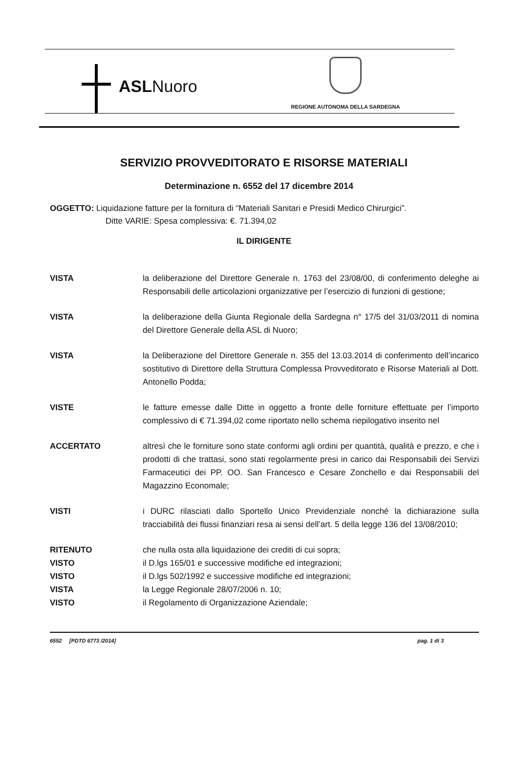ASLNuoro
REGIONE AUTONOMA DELLA SARDEGNA
SERVIZIO PROVVEDITORATO E RISORSE MATERIALI
Determinazione n. 6552 del 17 dicembre 2014
OGGETTO: Liquidazione fatture per la fornitura di “Materiali Sanitari e Presidi Medico Chirurgici”.
Ditte VARIE: Spesa complessiva: €. 71.394,02
IL DIRIGENTE
VISTA la deliberazione del Direttore Generale n. 1763 del 23/08/00, di conferimento deleghe ai Responsabili delle articolazioni organizzative per l’esercizio di funzioni di gestione;
VISTA la deliberazione della Giunta Regionale della Sardegna n° 17/5 del 31/03/2011 di nomina del Direttore Generale della ASL di Nuoro;
VISTA la Deliberazione del Direttore Generale n. 355 del 13.03.2014 di conferimento dell’incarico sostitutivo di Direttore della Struttura Complessa Provveditorato e Risorse Materiali al Dott. Antonello Podda;
VISTE le fatture emesse dalle Ditte in oggetto a fronte delle forniture effettuate per l’importo complessivo di € 71.394,02 come riportato nello schema riepilogativo inserito nel
ACCERTATO altresì che le forniture sono state conformi agli ordini per quantità, qualità e prezzo, e che i prodotti di che trattasi, sono stati regolarmente presi in carico dai Responsabili dei Servizi Farmaceutici dei PP. OO. San Francesco e Cesare Zonchello e dai Responsabili del Magazzino Economale;
VISTI i DURC rilasciati dallo Sportello Unico Previdenziale nonché la dichiarazione sulla tracciabilità dei flussi finanziari resa ai sensi dell’art. 5 della legge 136 del 13/08/2010;
RITENUTO che nulla osta alla liquidazione dei crediti di cui sopra;
VISTO il D.lgs 165/01 e successive modifiche ed integrazioni;
VISTO il D.lgs 502/1992 e successive modifiche ed integrazioni;
VISTA la Legge Regionale 28/07/2006 n. 10;
VISTO il Regolamento di Organizzazione Aziendale;
6552 [PDTD 6773 /2014] pag. 1 di 3